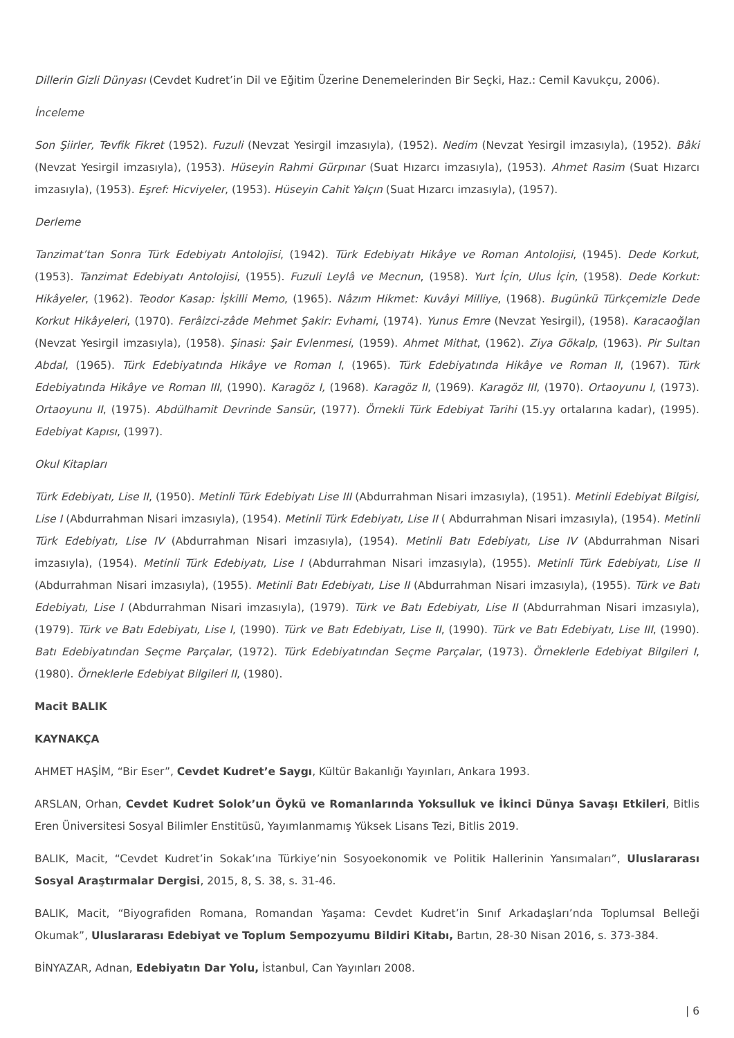Dillerin Gizli Dünyası (Cevdet Kudret’in Dil ve Eğitim Üzerine Denemelerinden Bir Seçki, Haz.: Cemil Kavukçu, 2006).
İnceleme
Son Şiirler, Tevfik Fikret (1952). Fuzuli (Nevzat Yesirgil imzasıyla), (1952). Nedim (Nevzat Yesirgil imzasıyla), (1952). Bâki (Nevzat Yesirgil imzasıyla), (1953). Hüseyin Rahmi Gürpınar (Suat Hızarcı imzasıyla), (1953). Ahmet Rasim (Suat Hızarcı imzasıyla), (1953). Eşref: Hicviyeler, (1953). Hüseyin Cahit Yalçın (Suat Hızarcı imzasıyla), (1957).
Derleme
Tanzimat’tan Sonra Türk Edebiyatı Antolojisi, (1942). Türk Edebiyatı Hikâye ve Roman Antolojisi, (1945). Dede Korkut, (1953). Tanzimat Edebiyatı Antolojisi, (1955). Fuzuli Leylâ ve Mecnun, (1958). Yurt İçin, Ulus İçin, (1958). Dede Korkut: Hikâyeler, (1962). Teodor Kasap: İşkilli Memo, (1965). Nâzım Hikmet: Kuvâyi Milliye, (1968). Bugünkü Türkçemizle Dede Korkut Hikâyeleri, (1970). Ferâizci-zâde Mehmet Şakir: Evhami, (1974). Yunus Emre (Nevzat Yesirgil), (1958). Karacaoğlan (Nevzat Yesirgil imzasıyla), (1958). Şinasi: Şair Evlenmesi, (1959). Ahmet Mithat, (1962). Ziya Gökalp, (1963). Pir Sultan Abdal, (1965). Türk Edebiyatında Hikâye ve Roman I, (1965). Türk Edebiyatında Hikâye ve Roman II, (1967). Türk Edebiyatında Hikâye ve Roman III, (1990). Karagöz I, (1968). Karagöz II, (1969). Karagöz III, (1970). Ortaoyunu I, (1973). Ortaoyunu II, (1975). Abdülhamit Devrinde Sansür, (1977). Örnekli Türk Edebiyat Tarihi (15.yy ortalarına kadar), (1995). Edebiyat Kapısı, (1997).
Okul Kitapları
Türk Edebiyatı, Lise II, (1950). Metinli Türk Edebiyatı Lise III (Abdurrahman Nisari imzasıyla), (1951). Metinli Edebiyat Bilgisi, Lise I (Abdurrahman Nisari imzasıyla), (1954). Metinli Türk Edebiyatı, Lise II ( Abdurrahman Nisari imzasıyla), (1954). Metinli Türk Edebiyatı, Lise IV (Abdurrahman Nisari imzasıyla), (1954). Metinli Batı Edebiyatı, Lise IV (Abdurrahman Nisari imzasıyla), (1954). Metinli Türk Edebiyatı, Lise I (Abdurrahman Nisari imzasıyla), (1955). Metinli Türk Edebiyatı, Lise II (Abdurrahman Nisari imzasıyla), (1955). Metinli Batı Edebiyatı, Lise II (Abdurrahman Nisari imzasıyla), (1955). Türk ve Batı Edebiyatı, Lise I (Abdurrahman Nisari imzasıyla), (1979). Türk ve Batı Edebiyatı, Lise II (Abdurrahman Nisari imzasıyla), (1979). Türk ve Batı Edebiyatı, Lise I, (1990). Türk ve Batı Edebiyatı, Lise II, (1990). Türk ve Batı Edebiyatı, Lise III, (1990). Batı Edebiyatından Seçme Parçalar, (1972). Türk Edebiyatından Seçme Parçalar, (1973). Örneklerle Edebiyat Bilgileri I, (1980). Örneklerle Edebiyat Bilgileri II, (1980).
Macit BALIK
KAYNAKÇA
AHMET HAŞİM, “Bir Eser”, Cevdet Kudret’e Saygı, Kültür Bakanlığı Yayınları, Ankara 1993.
ARSLAN, Orhan, Cevdet Kudret Solok’un Öykü ve Romanlarında Yoksulluk ve İkinci Dünya Savaşı Etkileri, Bitlis Eren Üniversitesi Sosyal Bilimler Enstitüsü, Yayımlanmamış Yüksek Lisans Tezi, Bitlis 2019.
BALIK, Macit, “Cevdet Kudret’in Sokak’ına Türkiye’nin Sosyoekonomik ve Politik Hallerinin Yansımaları”, Uluslararası Sosyal Araştırmalar Dergisi, 2015, 8, S. 38, s. 31-46.
BALIK, Macit, “Biyografiden Romana, Romandan Yaşama: Cevdet Kudret’in Sınıf Arkadaşları’nda Toplumsal Belleği Okumak”, Uluslararası Edebiyat ve Toplum Sempozyumu Bildiri Kitabı, Bartın, 28-30 Nisan 2016, s. 373-384.
BİNYAZAR, Adnan, Edebiyatın Dar Yolu, İstanbul, Can Yayınları 2008.
| 6